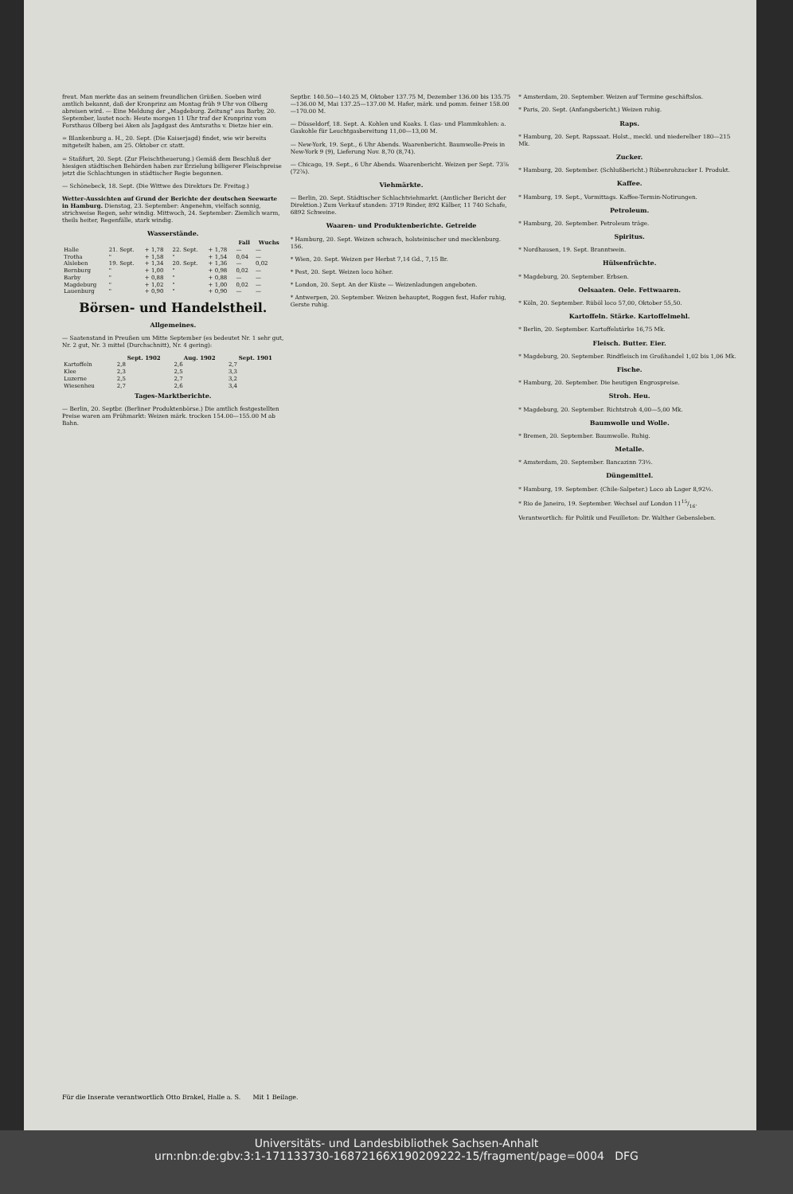freut. Man merkte das an seinem freundlichen Grüßen. Soeben wird amtlich bekannt, daß der Kronprinz am Montag früh 9 Uhr von Olberg abreisen wird. — Eine Meldung der „Magdeburg. Zeitung" aus Barby, 20. September, lautet noch: Heute morgen 11 Uhr traf der Kronprinz vom Forsthaus Olberg bei Aken als Jagdgast des Amtsraths v. Dietze hier ein.
= Blankenburg a. H., 20. Sept. (Die Kaiserjagd) findet, wie wir bereits mitgeteilt haben, am 25. Oktober cr. statt.
= Staßfurt, 20. Sept. (Zur Fleischtheuerung.) Gemäß dem Beschluß der hiesigen städtischen Behörden haben zur Erzielung billigerer Fleischpreise jetzt die Schlachtungen in städtischer Regie begonnen.
— Schönebeck, 18. Sept. (Die Wittwe des Direktors Dr. Freitag.)
Wetter-Aussichten auf Grund der Berichte der deutschen Seewarte in Hamburg. Dienstag, 23. September: Angenehm, vielfach sonnig, strichweise Regen, sehr windig. Mittwoch, 24. September: Ziemlich warm, theils heiter, Regenfälle, stark windig.
Wasserstände.
| | | | | | Fall | Wuchs |
| --- | --- | --- | --- | --- | --- | --- |
| Halle | 21. Sept. | + 1,78 | 22. Sept. | + 1,78 | — | — |
| Trotha | " | + 1,58 | " | + 1,54 | 0,04 | — |
| Alsleben | 19. Sept. | + 1,34 | 20. Sept. | + 1,36 | — | 0,02 |
| Bernburg | " | + 1,00 | " | + 0,98 | 0,02 | — |
| Barby | " | + 0,88 | " | + 0,88 | — | — |
| Magdeburg | " | + 1,02 | " | + 1,00 | 0,02 | — |
| Lauenburg | " | + 0,90 | " | + 0,90 | — | — |
Börsen- und Handelstheil.
Allgemeines.
— Saatenstand in Preußen um Mitte September (es bedeutet Nr. 1 sehr gut, Nr. 2 gut, Nr. 3 mittel (Durchschnitt), Nr. 4 gering):
| | Sept. 1902 | Aug. 1902 | Sept. 1901 |
| --- | --- | --- | --- |
| Kartoffeln | 2,8 | 2,6 | 2,7 |
| Klee | 2,3 | 2,5 | 3,3 |
| Luzerne | 2,5 | 2,7 | 3,2 |
| Wiesenheu | 2,7 | 2,6 | 3,4 |
Tages-Marktberichte.
— Berlin, 20. Septbr. (Berliner Produktenbörse.) Die amtlich festgestellten Preise waren am Frühmarkt: Weizen märk. trocken 154.00—155.00 M ab Bahn.
Septbr. 140.50—140.25 M, Oktober 137.75 M, Dezember 136.00 bis 135.75—136.00 M, Mai 137.25—137.00 M. Hafer, märk. und pomm. feiner 158.00—170.00 M.
— Düsseldorf, 18. Sept. A. Kohlen und Koaks. I. Gas- und Flammkohlen: a. Gaskohle für Leuchtgasbereitung 11,00—13,00 M.
— New-York, 19. Sept., 6 Uhr Abends. Waarenbericht. Baumwolle-Preis in New-York 9 (9), Lieferung Nov. 8,70 (8,74).
— Chicago, 19. Sept., 6 Uhr Abends. Waarenbericht. Weizen per Sept. 73⅞ (72⅞).
Viehmärkte.
— Berlin, 20. Sept. Städtischer Schlachtviehmarkt. (Amtlicher Bericht der Direktion.) Zum Verkauf standen: 3719 Rinder, 892 Kälber, 11 740 Schafe, 6892 Schweine.
Waaren- und Produktenberichte. Getreide
* Hamburg, 20. Sept. Weizen schwach, holsteinischer und mecklenburg. 156.
* Wien, 20. Sept. Weizen per Herbst 7,14 Gd., 7,15 Br.
* Pest, 20. Sept. Weizen loco höher.
* London, 20. Sept. An der Küste — Weizenladungen angeboten.
* Antwerpen, 20. September. Weizen behauptet, Roggen fest, Hafer ruhig, Gerste ruhig.
* Amsterdam, 20. September. Weizen auf Termine geschäftslos.
* Paris, 20. Sept. (Anfangsbericht.) Weizen ruhig.
Raps.
* Hamburg, 20. Sept. Rapssaat. Holst., meckl. und niederelber 180—215 Mk.
Zucker.
* Hamburg, 20. September. (Schlußbericht.) Rübenrohzucker I. Produkt.
Kaffee.
* Hamburg, 19. Sept., Vormittags. Kaffee-Termin-Notirungen.
Petroleum.
* Hamburg, 20. September. Petroleum träge.
Spiritus.
* Nordhausen, 19. Sept. Branntwein.
Hülsenfrüchte.
* Magdeburg, 20. September. Erbsen.
Oelsaaten. Oele. Fettwaaren.
* Köln, 20. September. Rüböl loco 57,00, Oktober 55,50.
Kartoffeln. Stärke. Kartoffelmehl.
* Berlin, 20. September. Kartoffelstärke 16,75 Mk.
Fleisch. Butter. Eier.
* Magdeburg, 20. September. Rindfleisch im Großhandel 1,02 bis 1,06 Mk.
Fische.
* Hamburg, 20. September. Die heutigen Engrospreise.
Stroh. Heu.
* Magdeburg, 20. September. Richtstroh 4,00—5,00 Mk.
Baumwolle und Wolle.
* Bremen, 20. September. Baumwolle. Ruhig.
Metalle.
* Amsterdam, 20. September. Bancazinn 73½.
Düngemittel.
* Hamburg, 19. September. (Chile-Salpeter.) Loco ab Lager 8,92½.
* Rio de Janeiro, 19. September. Wechsel auf London 1115/16.
Verantwortlich: für Politik und Feuilleton: Dr. Walther Gebensleben.
Für die Inserate verantwortlich Otto Brakel, Halle a. S. Mit 1 Beilage.
Universitäts- und Landesbibliothek Sachsen-Anhalt
urn:nbn:de:gbv:3:1-171133730-16872166X190209222-15/fragment/page=0004 DFG